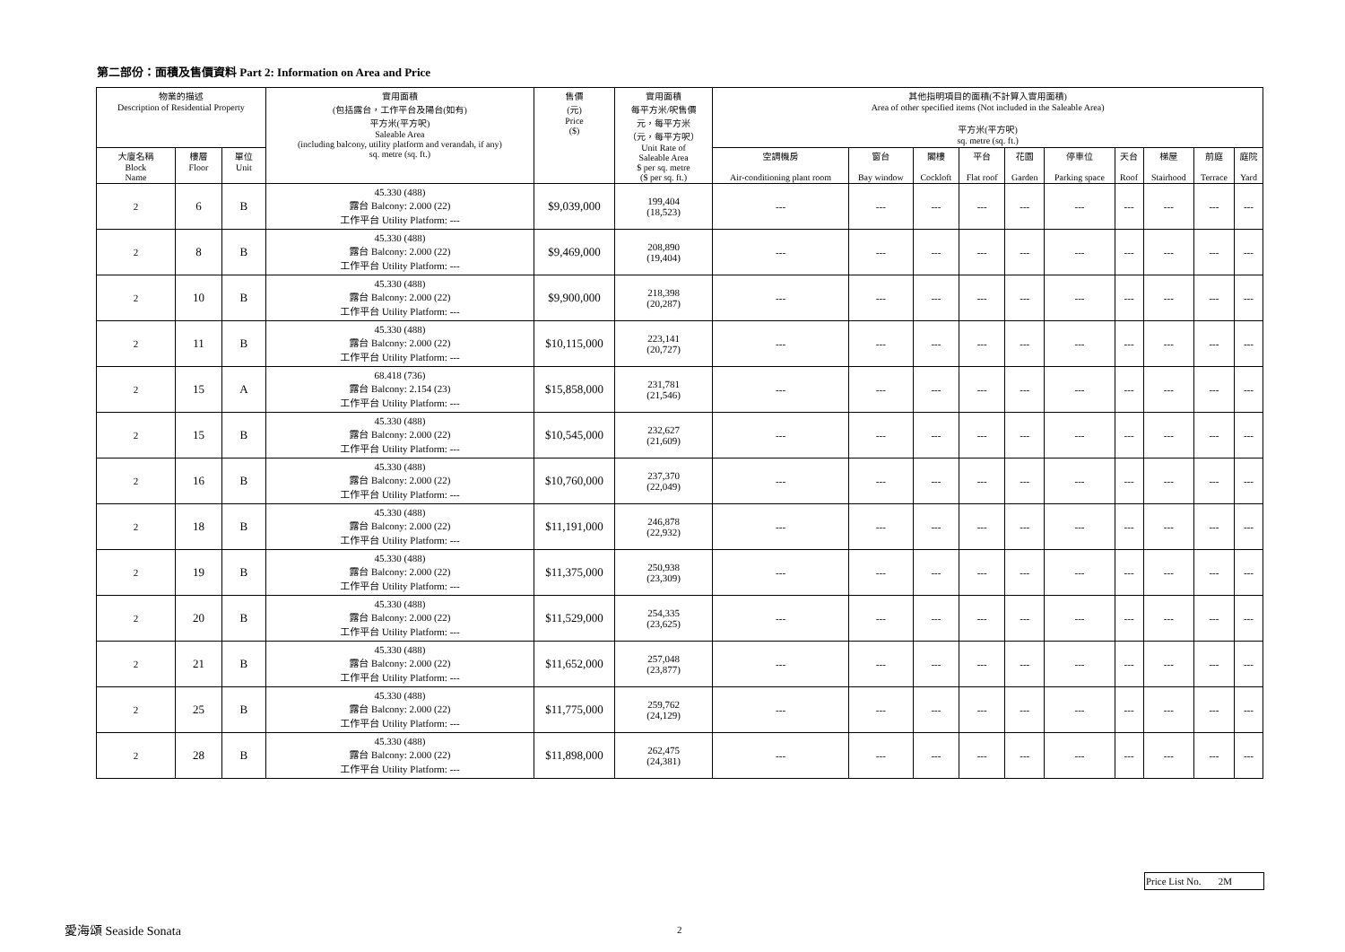第二部份：面積及售價資料 Part 2: Information on Area and Price
| 物業的描述 Description of Residential Property | | | 實用面積 (包括露台，工作平台及陽台(如有) 平方米(平方呎) Saleable Area (including balcony, utility platform and verandah, if any) sq. metre (sq. ft.) | 售價 (元) Price ($) | 實用面積 每平方米/呎售價 元，每平方米 （元，每平方呎） Unit Rate of Saleable Area $ per sq. metre ($ per sq. ft.) | 其他指明項目的面積(不計算入實用面積) Area of other specified items (Not included in the Saleable Area) 平方米(平方呎) sq. metre (sq. ft.) | | | | | | | | | |
| --- | --- | --- | --- | --- | --- | --- | --- | --- | --- | --- | --- | --- | --- | --- | --- |
| 大廈名稱 Block Name | 樓層 Floor | 單位 Unit | | | | 空調機房 Air-conditioning plant room | 窗台 Bay window | 閣樓 Cockloft | 平台 Flat roof | 花園 Garden | 停車位 Parking space | 天台 Roof | 梯屋 Stairhood | 前庭 Terrace | 庭院 Yard |
| 2 | 6 | B | 45.330 (488) 露台 Balcony: 2.000 (22) 工作平台 Utility Platform: --- | $9,039,000 | 199,404 (18,523) | --- | --- | --- | --- | --- | --- | --- | --- | --- | --- |
| 2 | 8 | B | 45.330 (488) 露台 Balcony: 2.000 (22) 工作平台 Utility Platform: --- | $9,469,000 | 208,890 (19,404) | --- | --- | --- | --- | --- | --- | --- | --- | --- | --- |
| 2 | 10 | B | 45.330 (488) 露台 Balcony: 2.000 (22) 工作平台 Utility Platform: --- | $9,900,000 | 218,398 (20,287) | --- | --- | --- | --- | --- | --- | --- | --- | --- | --- |
| 2 | 11 | B | 45.330 (488) 露台 Balcony: 2.000 (22) 工作平台 Utility Platform: --- | $10,115,000 | 223,141 (20,727) | --- | --- | --- | --- | --- | --- | --- | --- | --- | --- |
| 2 | 15 | A | 68.418 (736) 露台 Balcony: 2.154 (23) 工作平台 Utility Platform: --- | $15,858,000 | 231,781 (21,546) | --- | --- | --- | --- | --- | --- | --- | --- | --- | --- |
| 2 | 15 | B | 45.330 (488) 露台 Balcony: 2.000 (22) 工作平台 Utility Platform: --- | $10,545,000 | 232,627 (21,609) | --- | --- | --- | --- | --- | --- | --- | --- | --- | --- |
| 2 | 16 | B | 45.330 (488) 露台 Balcony: 2.000 (22) 工作平台 Utility Platform: --- | $10,760,000 | 237,370 (22,049) | --- | --- | --- | --- | --- | --- | --- | --- | --- | --- |
| 2 | 18 | B | 45.330 (488) 露台 Balcony: 2.000 (22) 工作平台 Utility Platform: --- | $11,191,000 | 246,878 (22,932) | --- | --- | --- | --- | --- | --- | --- | --- | --- | --- |
| 2 | 19 | B | 45.330 (488) 露台 Balcony: 2.000 (22) 工作平台 Utility Platform: --- | $11,375,000 | 250,938 (23,309) | --- | --- | --- | --- | --- | --- | --- | --- | --- | --- |
| 2 | 20 | B | 45.330 (488) 露台 Balcony: 2.000 (22) 工作平台 Utility Platform: --- | $11,529,000 | 254,335 (23,625) | --- | --- | --- | --- | --- | --- | --- | --- | --- | --- |
| 2 | 21 | B | 45.330 (488) 露台 Balcony: 2.000 (22) 工作平台 Utility Platform: --- | $11,652,000 | 257,048 (23,877) | --- | --- | --- | --- | --- | --- | --- | --- | --- | --- |
| 2 | 25 | B | 45.330 (488) 露台 Balcony: 2.000 (22) 工作平台 Utility Platform: --- | $11,775,000 | 259,762 (24,129) | --- | --- | --- | --- | --- | --- | --- | --- | --- | --- |
| 2 | 28 | B | 45.330 (488) 露台 Balcony: 2.000 (22) 工作平台 Utility Platform: --- | $11,898,000 | 262,475 (24,381) | --- | --- | --- | --- | --- | --- | --- | --- | --- | --- |
Price List No. 2M
愛海頌 Seaside Sonata 2